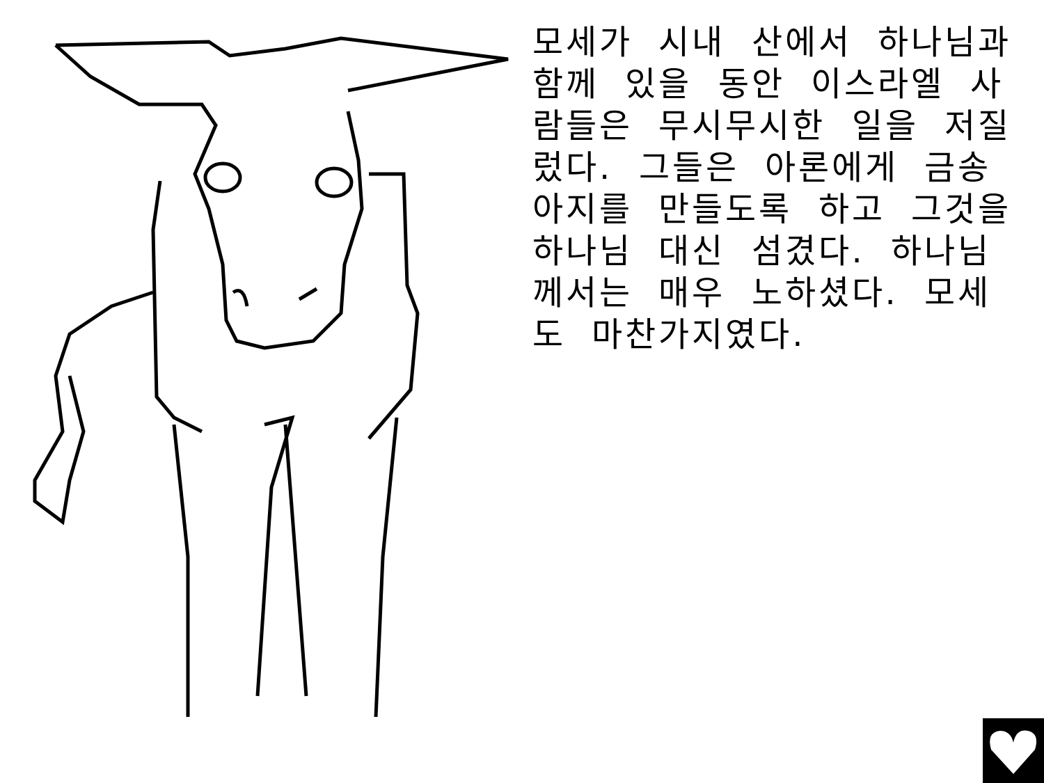모세가 시내 산에서 하나님과 함께 있을 동안 이스라엘 사람들은 무시무시한 일을 저질렀다. 그들은 아론에게 금송아지를 만들도록 하고 그것을 하나님 대신 섬겼다. 하나님께서는 매우 노하셨다. 모세도 마찬가지였다.